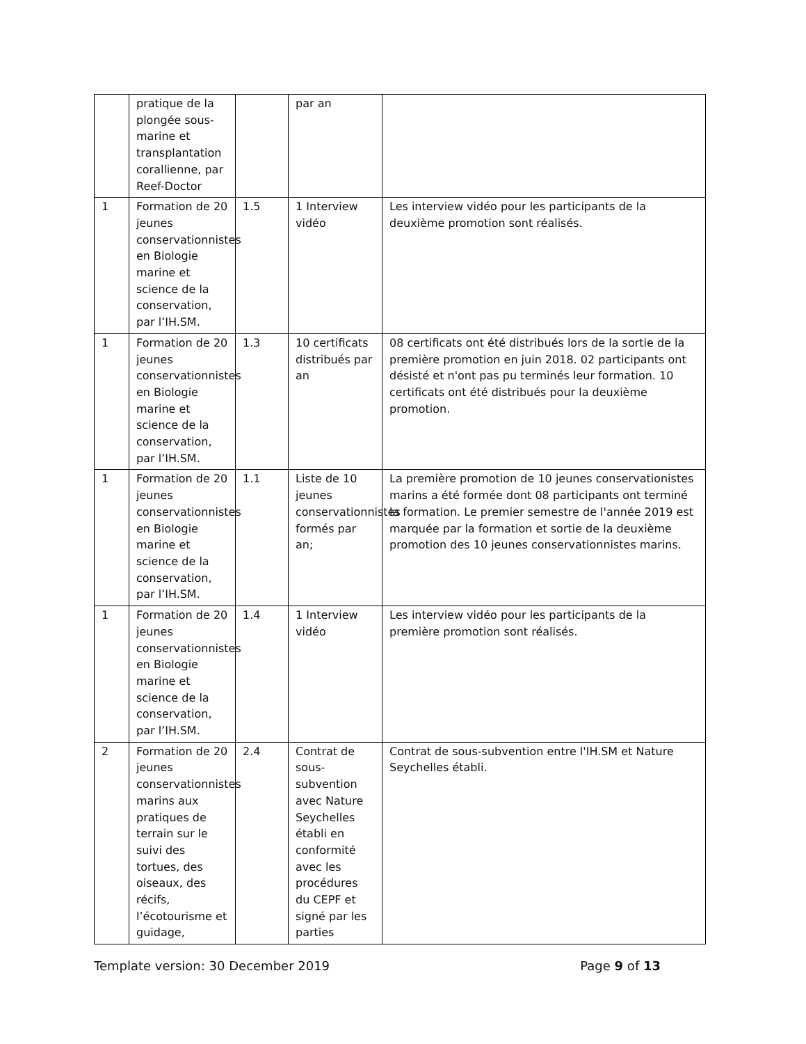| | pratique de la plongée sous-marine et transplantation corallienne, par Reef-Doctor | | par an | |
| 1 | Formation de 20 jeunes conservationnistes en Biologie marine et science de la conservation, par l’IH.SM. | 1.5 | 1 Interview vidéo | Les interview vidéo pour les participants de la deuxième promotion sont réalisés. |
| 1 | Formation de 20 jeunes conservationnistes en Biologie marine et science de la conservation, par l’IH.SM. | 1.3 | 10 certificats distribués par an | 08 certificats ont été distribués lors de la sortie de la première promotion en juin 2018. 02 participants ont désisté et n'ont pas pu terminés leur formation. 10 certificats ont été distribués pour la deuxième promotion. |
| 1 | Formation de 20 jeunes conservationnistes en Biologie marine et science de la conservation, par l’IH.SM. | 1.1 | Liste de 10 jeunes conservationnistes formés par an; | La première promotion de 10 jeunes conservationistes marins a été formée dont 08 participants ont terminé la formation. Le premier semestre de l'année 2019 est marquée par la formation et sortie de la deuxième promotion des 10 jeunes conservationnistes marins. |
| 1 | Formation de 20 jeunes conservationnistes en Biologie marine et science de la conservation, par l’IH.SM. | 1.4 | 1 Interview vidéo | Les interview vidéo pour les participants de la première promotion sont réalisés. |
| 2 | Formation de 20 jeunes conservationnistes marins aux pratiques de terrain sur le suivi des tortues, des oiseaux, des récifs, l’écotourisme et guidage, | 2.4 | Contrat de sous-subvention avec Nature Seychelles établi en conformité avec les procédures du CEPF et signé par les parties | Contrat de sous-subvention entre l'IH.SM et Nature Seychelles établi. |
Template version: 30 December 2019 Page 9 of 13